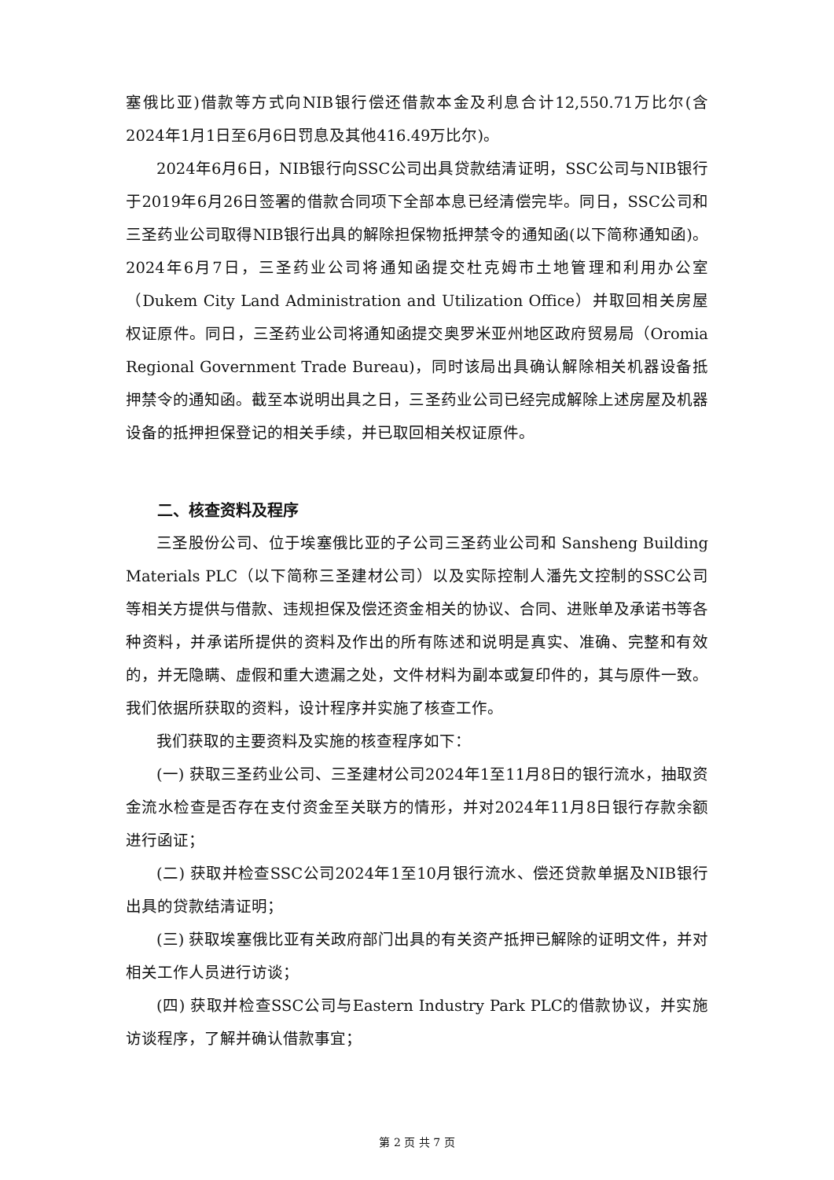塞俄比亚)借款等方式向NIB银行偿还借款本金及利息合计12,550.71万比尔(含2024年1月1日至6月6日罚息及其他416.49万比尔)。
2024年6月6日，NIB银行向SSC公司出具贷款结清证明，SSC公司与NIB银行于2019年6月26日签署的借款合同项下全部本息已经清偿完毕。同日，SSC公司和三圣药业公司取得NIB银行出具的解除担保物抵押禁令的通知函(以下简称通知函)。2024年6月7日，三圣药业公司将通知函提交杜克姆市土地管理和利用办公室（Dukem City Land Administration and Utilization Office）并取回相关房屋权证原件。同日，三圣药业公司将通知函提交奥罗米亚州地区政府贸易局（Oromia Regional Government Trade Bureau)，同时该局出具确认解除相关机器设备抵押禁令的通知函。截至本说明出具之日，三圣药业公司已经完成解除上述房屋及机器设备的抵押担保登记的相关手续，并已取回相关权证原件。
二、核查资料及程序
三圣股份公司、位于埃塞俄比亚的子公司三圣药业公司和 Sansheng Building Materials PLC（以下简称三圣建材公司）以及实际控制人潘先文控制的SSC公司等相关方提供与借款、违规担保及偿还资金相关的协议、合同、进账单及承诺书等各种资料，并承诺所提供的资料及作出的所有陈述和说明是真实、准确、完整和有效的，并无隐瞒、虚假和重大遗漏之处，文件材料为副本或复印件的，其与原件一致。我们依据所获取的资料，设计程序并实施了核查工作。
我们获取的主要资料及实施的核查程序如下：
(一) 获取三圣药业公司、三圣建材公司2024年1至11月8日的银行流水，抽取资金流水检查是否存在支付资金至关联方的情形，并对2024年11月8日银行存款余额进行函证；
(二) 获取并检查SSC公司2024年1至10月银行流水、偿还贷款单据及NIB银行出具的贷款结清证明；
(三) 获取埃塞俄比亚有关政府部门出具的有关资产抵押已解除的证明文件，并对相关工作人员进行访谈；
(四) 获取并检查SSC公司与Eastern Industry Park PLC的借款协议，并实施访谈程序，了解并确认借款事宜；
第 2 页 共 7 页